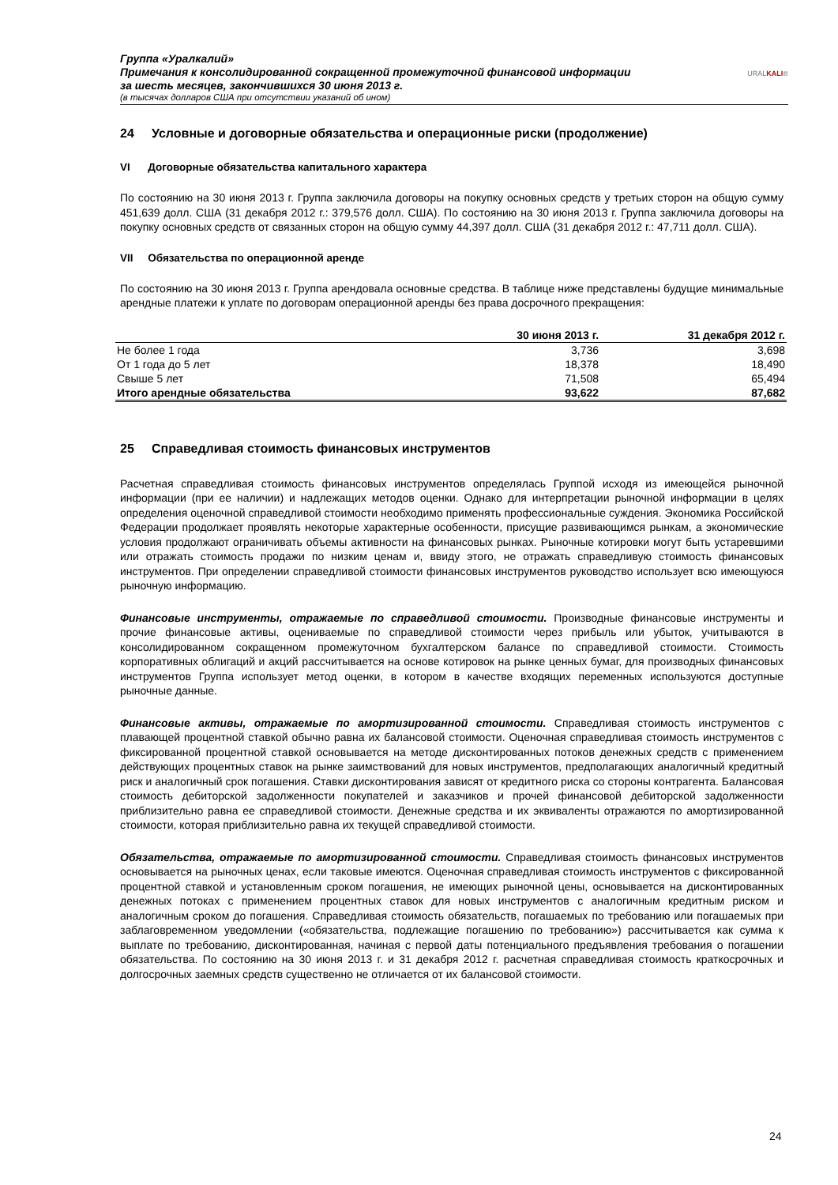Группа «Уралкалий»
Примечания к консолидированной сокращенной промежуточной финансовой информации
за шесть месяцев, закончившихся 30 июня 2013 г.
(в тысячах долларов США при отсутствии указаний об ином)
URALKALI®
24 Условные и договорные обязательства и операционные риски (продолжение)
VI Договорные обязательства капитального характера
По состоянию на 30 июня 2013 г. Группа заключила договоры на покупку основных средств у третьих сторон на общую сумму 451,639 долл. США (31 декабря 2012 г.: 379,576 долл. США). По состоянию на 30 июня 2013 г. Группа заключила договоры на покупку основных средств от связанных сторон на общую сумму 44,397 долл. США (31 декабря 2012 г.: 47,711 долл. США).
VII Обязательства по операционной аренде
По состоянию на 30 июня 2013 г. Группа арендовала основные средства. В таблице ниже представлены будущие минимальные арендные платежи к уплате по договорам операционной аренды без права досрочного прекращения:
| | 30 июня 2013 г. | 31 декабря 2012 г. |
| --- | --- | --- |
| Не более 1 года | 3,736 | 3,698 |
| От 1 года до 5 лет | 18,378 | 18,490 |
| Свыше 5 лет | 71,508 | 65,494 |
| Итого арендные обязательства | 93,622 | 87,682 |
25 Справедливая стоимость финансовых инструментов
Расчетная справедливая стоимость финансовых инструментов определялась Группой исходя из имеющейся рыночной информации (при ее наличии) и надлежащих методов оценки. Однако для интерпретации рыночной информации в целях определения оценочной справедливой стоимости необходимо применять профессиональные суждения. Экономика Российской Федерации продолжает проявлять некоторые характерные особенности, присущие развивающимся рынкам, а экономические условия продолжают ограничивать объемы активности на финансовых рынках. Рыночные котировки могут быть устаревшими или отражать стоимость продажи по низким ценам и, ввиду этого, не отражать справедливую стоимость финансовых инструментов. При определении справедливой стоимости финансовых инструментов руководство использует всю имеющуюся рыночную информацию.
Финансовые инструменты, отражаемые по справедливой стоимости. Производные финансовые инструменты и прочие финансовые активы, оцениваемые по справедливой стоимости через прибыль или убыток, учитываются в консолидированном сокращенном промежуточном бухгалтерском балансе по справедливой стоимости. Стоимость корпоративных облигаций и акций рассчитывается на основе котировок на рынке ценных бумаг, для производных финансовых инструментов Группа использует метод оценки, в котором в качестве входящих переменных используются доступные рыночные данные.
Финансовые активы, отражаемые по амортизированной стоимости. Справедливая стоимость инструментов с плавающей процентной ставкой обычно равна их балансовой стоимости. Оценочная справедливая стоимость инструментов с фиксированной процентной ставкой основывается на методе дисконтированных потоков денежных средств с применением действующих процентных ставок на рынке заимствований для новых инструментов, предполагающих аналогичный кредитный риск и аналогичный срок погашения. Ставки дисконтирования зависят от кредитного риска со стороны контрагента. Балансовая стоимость дебиторской задолженности покупателей и заказчиков и прочей финансовой дебиторской задолженности приблизительно равна ее справедливой стоимости. Денежные средства и их эквиваленты отражаются по амортизированной стоимости, которая приблизительно равна их текущей справедливой стоимости.
Обязательства, отражаемые по амортизированной стоимости. Справедливая стоимость финансовых инструментов основывается на рыночных ценах, если таковые имеются. Оценочная справедливая стоимость инструментов с фиксированной процентной ставкой и установленным сроком погашения, не имеющих рыночной цены, основывается на дисконтированных денежных потоках с применением процентных ставок для новых инструментов с аналогичным кредитным риском и аналогичным сроком до погашения. Справедливая стоимость обязательств, погашаемых по требованию или погашаемых при заблаговременном уведомлении («обязательства, подлежащие погашению по требованию») рассчитывается как сумма к выплате по требованию, дисконтированная, начиная с первой даты потенциального предъявления требования о погашении обязательства. По состоянию на 30 июня 2013 г. и 31 декабря 2012 г. расчетная справедливая стоимость краткосрочных и долгосрочных заемных средств существенно не отличается от их балансовой стоимости.
24